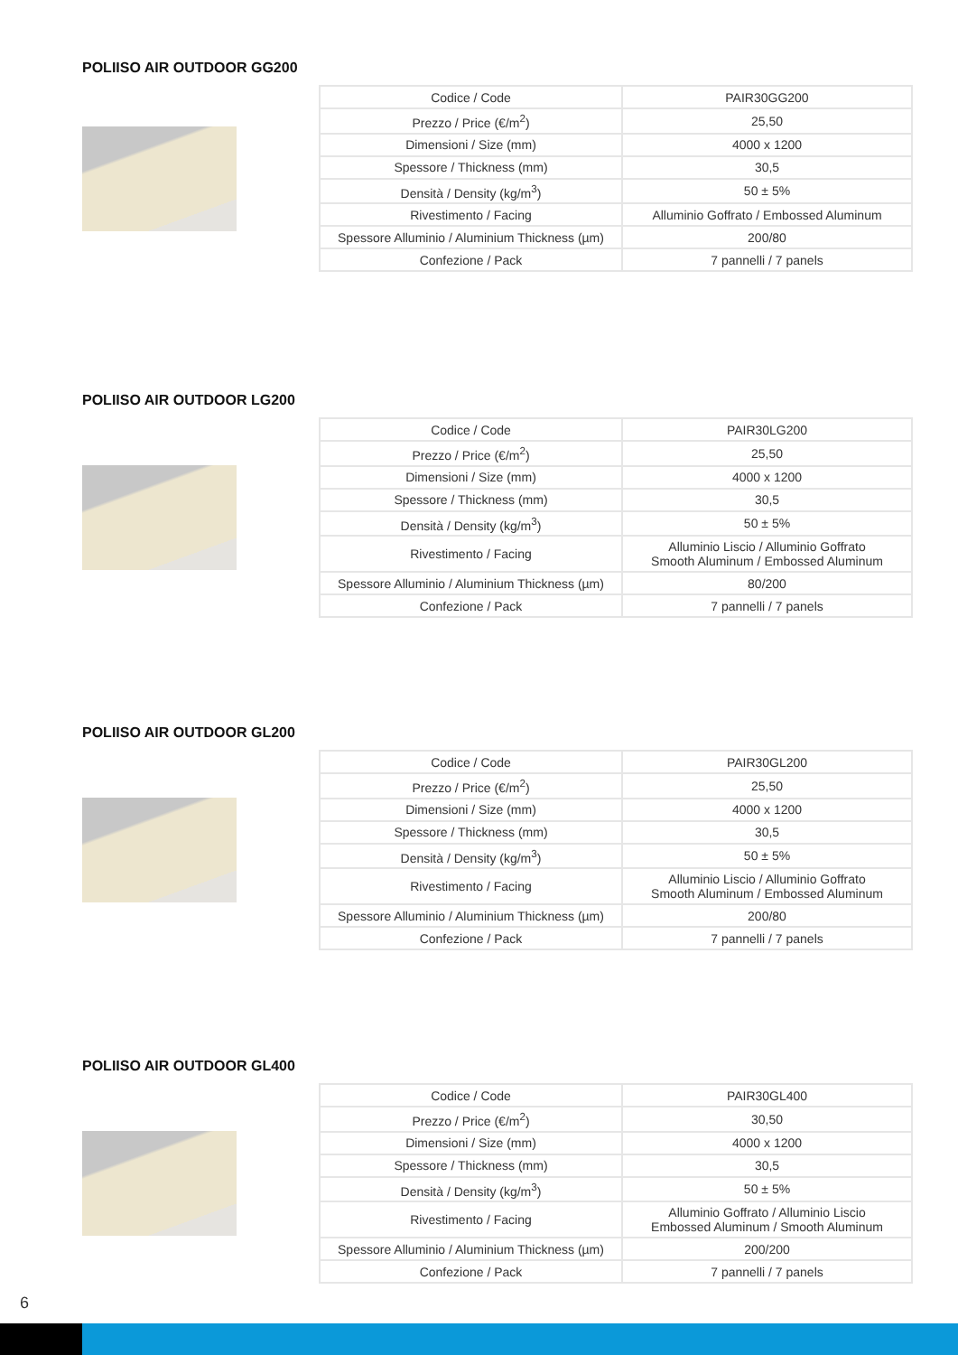POLIISO AIR OUTDOOR GG200
| Codice / Code | PAIR30GG200 |
| Prezzo / Price (€/m<sup>2</sup>) | 25,50 |
| Dimensioni / Size (mm) | 4000 x 1200 |
| Spessore / Thickness (mm) | 30,5 |
| Densità / Density (kg/m<sup>3</sup>) | 50 ± 5% |
| Rivestimento / Facing | Alluminio Goffrato / Embossed Aluminum |
| Spessore Alluminio / Aluminium Thickness (µm) | 200/80 |
| Confezione / Pack | 7 pannelli / 7 panels |
POLIISO AIR OUTDOOR LG200
| Codice / Code | PAIR30LG200 |
| Prezzo / Price (€/m<sup>2</sup>) | 25,50 |
| Dimensioni / Size (mm) | 4000 x 1200 |
| Spessore / Thickness (mm) | 30,5 |
| Densità / Density (kg/m<sup>3</sup>) | 50 ± 5% |
| Rivestimento / Facing | Alluminio Liscio / Alluminio Goffrato Smooth Aluminum / Embossed Aluminum |
| Spessore Alluminio / Aluminium Thickness (µm) | 80/200 |
| Confezione / Pack | 7 pannelli / 7 panels |
POLIISO AIR OUTDOOR GL200
| Codice / Code | PAIR30GL200 |
| Prezzo / Price (€/m<sup>2</sup>) | 25,50 |
| Dimensioni / Size (mm) | 4000 x 1200 |
| Spessore / Thickness (mm) | 30,5 |
| Densità / Density (kg/m<sup>3</sup>) | 50 ± 5% |
| Rivestimento / Facing | Alluminio Liscio / Alluminio Goffrato Smooth Aluminum / Embossed Aluminum |
| Spessore Alluminio / Aluminium Thickness (µm) | 200/80 |
| Confezione / Pack | 7 pannelli / 7 panels |
POLIISO AIR OUTDOOR GL400
| Codice / Code | PAIR30GL400 |
| Prezzo / Price (€/m<sup>2</sup>) | 30,50 |
| Dimensioni / Size (mm) | 4000 x 1200 |
| Spessore / Thickness (mm) | 30,5 |
| Densità / Density (kg/m<sup>3</sup>) | 50 ± 5% |
| Rivestimento / Facing | Alluminio Goffrato / Alluminio Liscio Embossed Aluminum / Smooth Aluminum |
| Spessore Alluminio / Aluminium Thickness (µm) | 200/200 |
| Confezione / Pack | 7 pannelli / 7 panels |
6